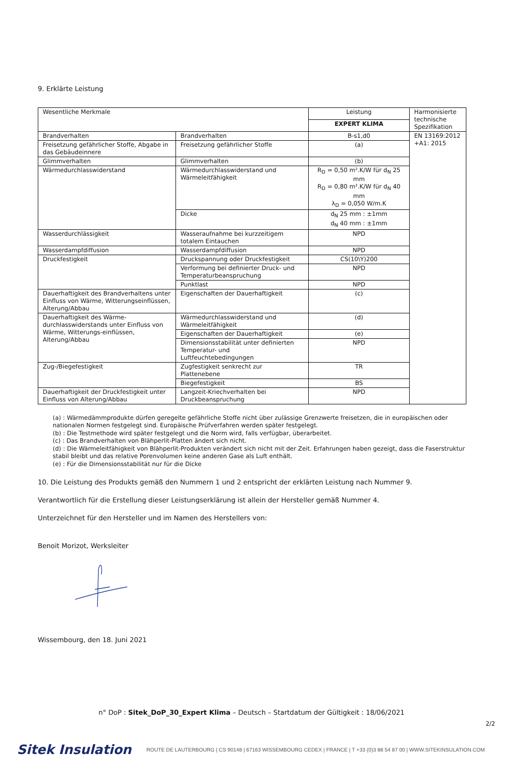9. Erklärte Leistung
| Wesentliche Merkmale | | Leistung | Harmonisierte technische Spezifikation |
| | | EXPERT KLIMA | |
| Brandverhalten | Brandverhalten | B-s1,d0 | EN 13169:2012 +A1: 2015 |
| Freisetzung gefährlicher Stoffe, Abgabe in das Gebäudeinnere | Freisetzung gefährlicher Stoffe | (a) | |
| Glimmverhalten | Glimmverhalten | (b) | |
| Wärmedurchlasswiderstand | Wärmedurchlasswiderstand und Wärmeleitfähigkeit | R<sub>D</sub> = 0,50 m².K/W für d<sub>N</sub> 25 mm R<sub>D</sub> = 0,80 m².K/W für d<sub>N</sub> 40 mm λ<sub>D</sub> = 0,050 W/m.K | |
| | Dicke | d<sub>N</sub> 25 mm : ±1mm d<sub>N</sub> 40 mm : ±1mm | |
| Wasserdurchlässigkeit | Wasseraufnahme bei kurzzeitigem totalem Eintauchen | NPD | |
| Wasserdampfdiffusion | Wasserdampfdiffusion | NPD | |
| Druckfestigkeit | Druckspannung oder Druckfestigkeit | CS(10\Y)200 | |
| | Verformung bei definierter Druck- und Temperaturbeanspruchung | NPD | |
| | Punktlast | NPD | |
| Dauerhaftigkeit des Brandverhaltens unter Einfluss von Wärme, Witterungseinflüssen, Alterung/Abbau | Eigenschaften der Dauerhaftigkeit | (c) | |
| Dauerhaftigkeit des Wärme-durchlasswiderstands unter Einfluss von Wärme, Witterungs-einflüssen, Alterung/Abbau | Wärmedurchlasswiderstand und Wärmeleitfähigkeit | (d) | |
| | Eigenschaften der Dauerhaftigkeit | (e) | |
| | Dimensionsstabilität unter definierten Temperatur- und Luftfeuchtebedingungen | NPD | |
| Zug-/Biegefestigkeit | Zugfestigkeit senkrecht zur Plattenebene | TR | |
| | Biegefestigkeit | BS | |
| Dauerhaftigkeit der Druckfestigkeit unter Einfluss von Alterung/Abbau | Langzeit-Kriechverhalten bei Druckbeanspruchung | NPD | |
(a) : Wärmedämmprodukte dürfen geregelte gefährliche Stoffe nicht über zulässige Grenzwerte freisetzen, die in europäischen oder nationalen Normen festgelegt sind. Europäische Prüfverfahren werden später festgelegt.
(b) : Die Testmethode wird später festgelegt und die Norm wird, falls verfügbar, überarbeitet.
(c) : Das Brandverhalten von Blähperlit-Platten ändert sich nicht.
(d) : Die Wärmeleitfähigkeit von Blähperlit-Produkten verändert sich nicht mit der Zeit. Erfahrungen haben gezeigt, dass die Faserstruktur stabil bleibt und das relative Porenvolumen keine anderen Gase als Luft enthält.
(e) : Für die Dimensionsstabilität nur für die Dicke
10. Die Leistung des Produkts gemäß den Nummern 1 und 2 entspricht der erklärten Leistung nach Nummer 9.
Verantwortlich für die Erstellung dieser Leistungserklärung ist allein der Hersteller gemäß Nummer 4.
Unterzeichnet für den Hersteller und im Namen des Herstellers von:
Benoit Morizot, Werksleiter
Wissembourg, den 18. Juni 2021
n° DoP : Sitek_DoP_30_Expert Klima – Deutsch – Startdatum der Gültigkeit : 18/06/2021
2/2
Sitek Insulation ROUTE DE LAUTERBOURG | CS 90148 | 67163 WISSEMBOURG CEDEX | FRANCE | T +33 (0)3 88 54 87 00 | WWW.SITEKINSULATION.COM